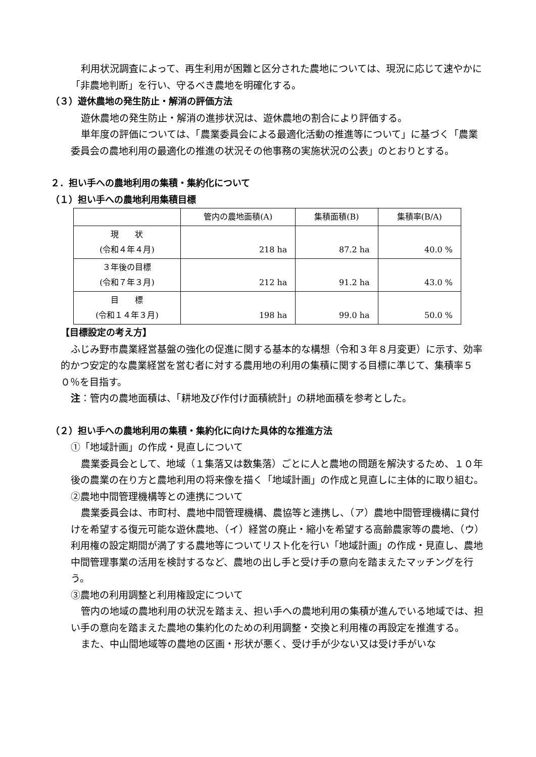利用状況調査によって、再生利用が困難と区分された農地については、現況に応じて速やかに「非農地判断」を行い、守るべき農地を明確化する。
（３）遊休農地の発生防止・解消の評価方法
遊休農地の発生防止・解消の進捗状況は、遊休農地の割合により評価する。
単年度の評価については、「農業委員会による最適化活動の推進等について」に基づく「農業委員会の農地利用の最適化の推進の状況その他事務の実施状況の公表」のとおりとする。
２．担い手への農地利用の集積・集約化について
（１）担い手への農地利用集積目標
| | 管内の農地面積(A) | 集積面積(B) | 集積率(B/A) |
| --- | --- | --- | --- |
| 現 状 (令和４年４月) | 218 ha | 87.2 ha | 40.0 % |
| ３年後の目標 (令和７年３月) | 212 ha | 91.2 ha | 43.0 % |
| 目 標 (令和１４年３月) | 198 ha | 99.0 ha | 50.0 % |
【目標設定の考え方】
ふじみ野市農業経営基盤の強化の促進に関する基本的な構想（令和３年８月変更）に示す、効率的かつ安定的な農業経営を営む者に対する農用地の利用の集積に関する目標に準じて、集積率５０％を目指す。
注：管内の農地面積は、「耕地及び作付け面積統計」の耕地面積を参考とした。
（２）担い手への農地利用の集積・集約化に向けた具体的な推進方法
①「地域計画」の作成・見直しについて
農業委員会として、地域（１集落又は数集落）ごとに人と農地の問題を解決するため、１０年後の農業の在り方と農地利用の将来像を描く「地域計画」の作成と見直しに主体的に取り組む。
②農地中間管理機構等との連携について
農業委員会は、市町村、農地中間管理機構、農協等と連携し、（ア）農地中間管理機構に貸付けを希望する復元可能な遊休農地、（イ）経営の廃止・縮小を希望する高齢農家等の農地、（ウ）利用権の設定期間が満了する農地等についてリスト化を行い「地域計画」の作成・見直し、農地中間管理事業の活用を検討するなど、農地の出し手と受け手の意向を踏まえたマッチングを行う。
③農地の利用調整と利用権設定について
管内の地域の農地利用の状況を踏まえ、担い手への農地利用の集積が進んでいる地域では、担い手の意向を踏まえた農地の集約化のための利用調整・交換と利用権の再設定を推進する。
また、中山間地域等の農地の区画・形状が悪く、受け手が少ない又は受け手がいな